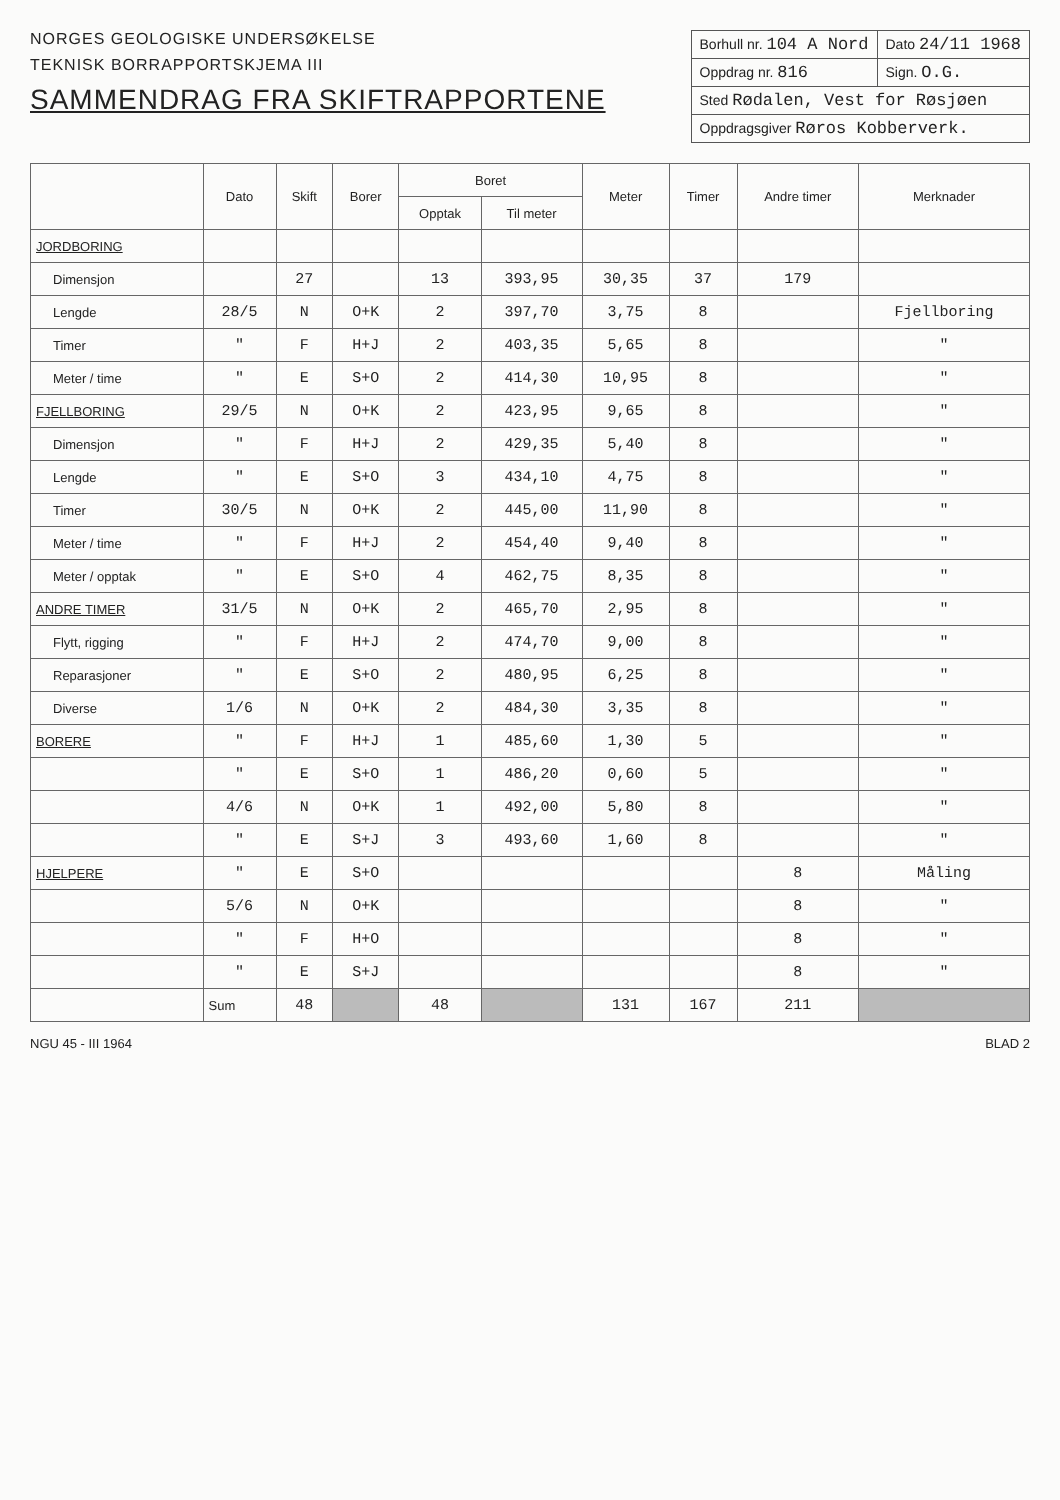NORGES GEOLOGISKE UNDERSØKELSE
TEKNISK BORRAPPORTSKJEMA III
SAMMENDRAG FRA SKIFTRAPPORTENE
| Borhull nr. 104 A Nord | Dato 24/11 1968 |
| Oppdrag nr. 816 | Sign. O.G. |
| Sted Rødalen, Vest for Røsjøen | |
| Oppdragsgiver Røros Kobberverk. | |
| | Dato | Skift | Borer | Boret | | Meter | Timer | Andre timer | Merknader |
| --- | --- | --- | --- | --- | --- | --- | --- | --- | --- |
| | | | | Opptak | Til meter | | | | |
| JORDBORING | | | | | | | | | |
| Dimensjon | | 27 | | 13 | 393,95 | 30,35 | 37 | 179 | |
| Lengde | 28/5 | N | O+K | 2 | 397,70 | 3,75 | 8 | | Fjellboring |
| Timer | " | F | H+J | 2 | 403,35 | 5,65 | 8 | | " |
| Meter / time | " | E | S+O | 2 | 414,30 | 10,95 | 8 | | " |
| FJELLBORING | 29/5 | N | O+K | 2 | 423,95 | 9,65 | 8 | | " |
| Dimensjon | " | F | H+J | 2 | 429,35 | 5,40 | 8 | | " |
| Lengde | " | E | S+O | 3 | 434,10 | 4,75 | 8 | | " |
| Timer | 30/5 | N | O+K | 2 | 445,00 | 11,90 | 8 | | " |
| Meter / time | " | F | H+J | 2 | 454,40 | 9,40 | 8 | | " |
| Meter / opptak | " | E | S+O | 4 | 462,75 | 8,35 | 8 | | " |
| ANDRE TIMER | 31/5 | N | O+K | 2 | 465,70 | 2,95 | 8 | | " |
| Flytt, rigging | " | F | H+J | 2 | 474,70 | 9,00 | 8 | | " |
| Reparasjoner | " | E | S+O | 2 | 480,95 | 6,25 | 8 | | " |
| Diverse | 1/6 | N | O+K | 2 | 484,30 | 3,35 | 8 | | " |
| BORERE | " | F | H+J | 1 | 485,60 | 1,30 | 5 | | " |
| | " | E | S+O | 1 | 486,20 | 0,60 | 5 | | " |
| | 4/6 | N | O+K | 1 | 492,00 | 5,80 | 8 | | " |
| | " | E | S+J | 3 | 493,60 | 1,60 | 8 | | " |
| HJELPERE | " | E | S+O | | | | | 8 | Måling |
| | 5/6 | N | O+K | | | | | 8 | " |
| | " | F | H+O | | | | | 8 | " |
| | " | E | S+J | | | | | 8 | " |
| | Sum | 48 | | 48 | | 131 | 167 | 211 | |
NGU 45 - III 1964 BLAD 2